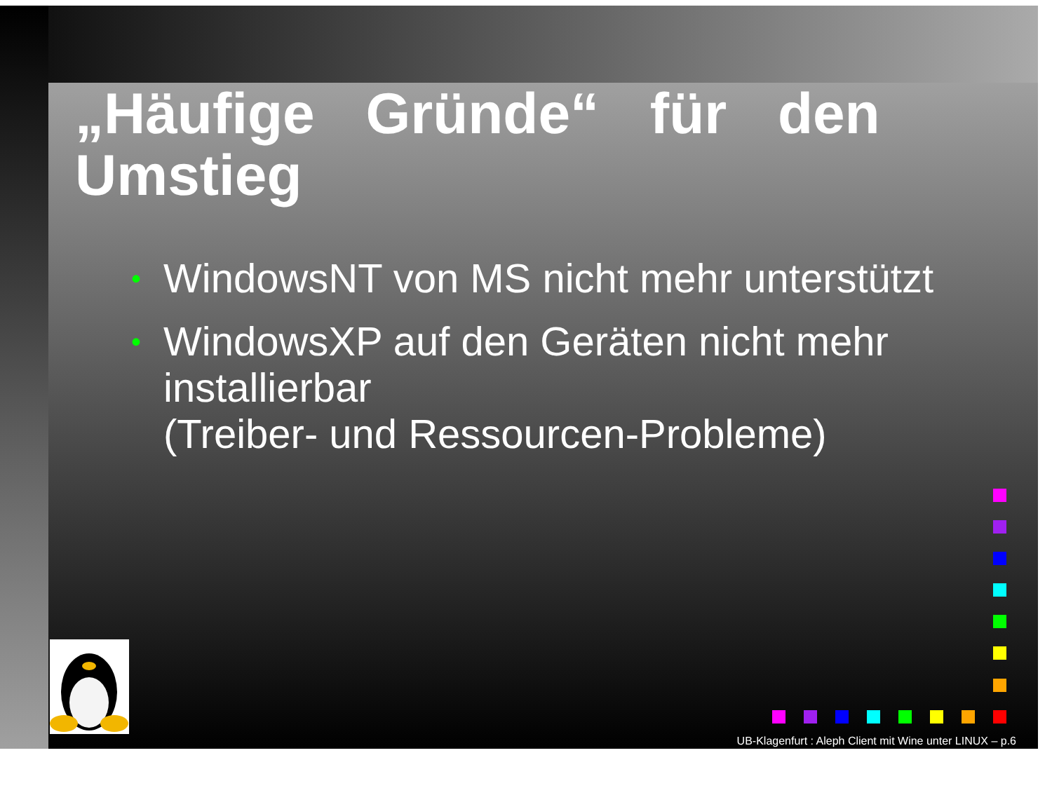„Häufige Gründe“ für den Umstieg
• WindowsNT von MS nicht mehr unterstützt
• WindowsXP auf den Geräten nicht mehr installierbar
(Treiber- und Ressourcen-Probleme)
UB-Klagenfurt : Aleph Client mit Wine unter LINUX – p.6